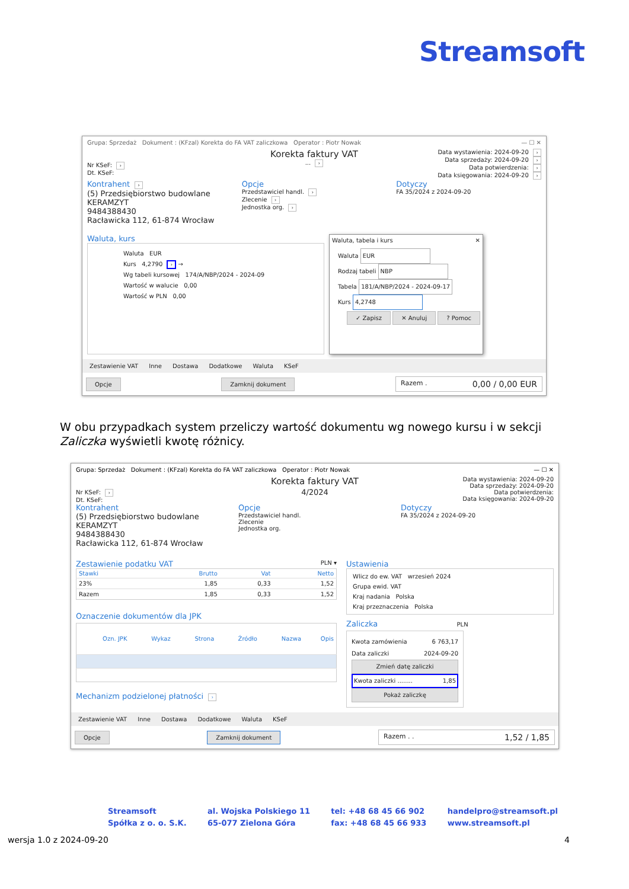Streamsoft
Grupa: Sprzedaż Dokument : (KFzal) Korekta do FA VAT zaliczkowa Operator : Piotr Nowak — ☐ ✕
Nr KSeF: ›
Dt. KSeF:
Korekta faktury VAT
... ›
Data wystawienia: 2024-09-20 ›
Data sprzedaży: 2024-09-20 ›
Data potwierdzenia: ›
Data księgowania: 2024-09-20 ›
Kontrahent ›
(5) Przedsiębiorstwo budowlane KERAMZYT
9484388430
Racławicka 112, 61-874 Wrocław
Opcje
Przedstawiciel handl. ›
Zlecenie ›
Jednostka org. ›
Dotyczy
FA 35/2024 z 2024-09-20
Waluta, kurs
Waluta EUR
Kurs 4,2790 › →
Wg tabeli kursowej 174/A/NBP/2024 - 2024-09
Wartość w walucie 0,00
Wartość w PLN 0,00
Waluta, tabela i kurs ✕
Waluta EUR
Rodzaj tabeli NBP
Tabela 181/A/NBP/2024 - 2024-09-17
Kurs 4,2748
✓ Zapisz ✕ Anuluj ? Pomoc
Zestawienie VAT Inne Dostawa Dodatkowe Waluta KSeF
Opcje Zamknij dokument Razem . 0,00 / 0,00 EUR
W obu przypadkach system przeliczy wartość dokumentu wg nowego kursu i w sekcji Zaliczka wyświetli kwotę różnicy.
Grupa: Sprzedaż Dokument : (KFzal) Korekta do FA VAT zaliczkowa Operator : Piotr Nowak — ☐ ✕
Nr KSeF: ›
Dt. KSeF:
Korekta faktury VAT
4/2024
Data wystawienia: 2024-09-20
Data sprzedaży: 2024-09-20
Data potwierdzenia:
Data księgowania: 2024-09-20
Kontrahent
(5) Przedsiębiorstwo budowlane KERAMZYT
9484388430
Racławicka 112, 61-874 Wrocław
Opcje
Przedstawiciel handl.
Zlecenie
Jednostka org.
Dotyczy
FA 35/2024 z 2024-09-20
Zestawienie podatku VAT PLN ▾
| Stawki | Brutto | Vat | Netto |
| --- | --- | --- | --- |
| 23% | 1,85 | 0,33 | 1,52 |
| Razem | 1,85 | 0,33 | 1,52 |
Oznaczenie dokumentów dla JPK
| Ozn. JPK | Wykaz | Strona | Źródło | Nazwa | Opis |
| --- | --- | --- | --- | --- | --- |
Mechanizm podzielonej płatności ›
Ustawienia
Wlicz do ew. VAT wrzesień 2024
Grupa ewid. VAT
Kraj nadania Polska
Kraj przeznaczenia Polska
Zaliczka PLN
Kwota zamówienia 6 763,17
Data zaliczki 2024-09-20
Zmień datę zaliczki
Kwota zaliczki ........ 1,85
Pokaż zaliczkę
Zestawienie VAT Inne Dostawa Dodatkowe Waluta KSeF
Opcje Zamknij dokument Razem . . 1,52 / 1,85
Streamsoft
Spółka z o. o. S.K.
al. Wojska Polskiego 11
65-077 Zielona Góra
tel: +48 68 45 66 902
fax: +48 68 45 66 933
handelpro@streamsoft.pl
www.streamsoft.pl
wersja 1.0 z 2024-09-20 4